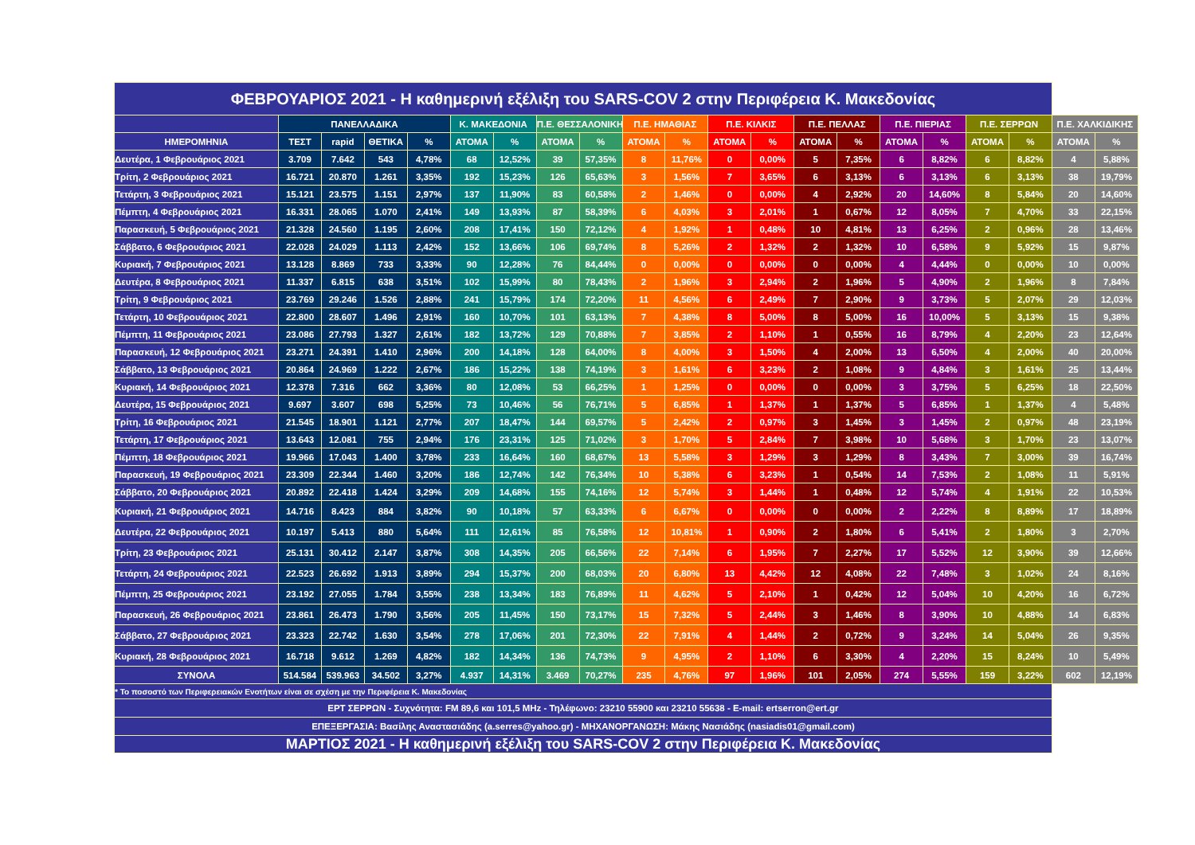| ΦΕΒΡΟΥΑΡΙΟΣ 2021 - Η καθημερινή εξέλιξη του SARS-COV 2 στην Περιφέρεια Κ. Μακεδονίας | | | | | | | | | | | | | | | | | | | | |
| | ΠΑΝΕΛΛΑΔΙΚΑ | | | | Κ. ΜΑΚΕΔΟΝΙΑ | | Π.Ε. ΘΕΣΣΑΛΟΝΙΚΗΣ | | Π.Ε. ΗΜΑΘΙΑΣ | | Π.Ε. ΚΙΛΚΙΣ | | Π.Ε. ΠΕΛΛΑΣ | | Π.Ε. ΠΙΕΡΙΑΣ | | Π.Ε. ΣΕΡΡΩΝ | | Π.Ε. ΧΑΛΚΙΔΙΚΗΣ | |
| ΗΜΕΡΟΜΗΝΙΑ | ΤΕΣΤ | rapid | ΘΕΤΙΚΑ | % | ΑΤΟΜΑ | % | ΑΤΟΜΑ | % | ΑΤΟΜΑ | % | ΑΤΟΜΑ | % | ΑΤΟΜΑ | % | ΑΤΟΜΑ | % | ΑΤΟΜΑ | % | ΑΤΟΜΑ | % |
| Δευτέρα, 1 Φεβρουάριος 2021 | 3.709 | 7.642 | 543 | 4,78% | 68 | 12,52% | 39 | 57,35% | 8 | 11,76% | 0 | 0,00% | 5 | 7,35% | 6 | 8,82% | 6 | 8,82% | 4 | 5,88% |
| Τρίτη, 2 Φεβρουάριος 2021 | 16.721 | 20.870 | 1.261 | 3,35% | 192 | 15,23% | 126 | 65,63% | 3 | 1,56% | 7 | 3,65% | 6 | 3,13% | 6 | 3,13% | 6 | 3,13% | 38 | 19,79% |
| Τετάρτη, 3 Φεβρουάριος 2021 | 15.121 | 23.575 | 1.151 | 2,97% | 137 | 11,90% | 83 | 60,58% | 2 | 1,46% | 0 | 0,00% | 4 | 2,92% | 20 | 14,60% | 8 | 5,84% | 20 | 14,60% |
| Πέμπτη, 4 Φεβρουάριος 2021 | 16.331 | 28.065 | 1.070 | 2,41% | 149 | 13,93% | 87 | 58,39% | 6 | 4,03% | 3 | 2,01% | 1 | 0,67% | 12 | 8,05% | 7 | 4,70% | 33 | 22,15% |
| Παρασκευή, 5 Φεβρουάριος 2021 | 21.328 | 24.560 | 1.195 | 2,60% | 208 | 17,41% | 150 | 72,12% | 4 | 1,92% | 1 | 0,48% | 10 | 4,81% | 13 | 6,25% | 2 | 0,96% | 28 | 13,46% |
| Σάββατο, 6 Φεβρουάριος 2021 | 22.028 | 24.029 | 1.113 | 2,42% | 152 | 13,66% | 106 | 69,74% | 8 | 5,26% | 2 | 1,32% | 2 | 1,32% | 10 | 6,58% | 9 | 5,92% | 15 | 9,87% |
| Κυριακή, 7 Φεβρουάριος 2021 | 13.128 | 8.869 | 733 | 3,33% | 90 | 12,28% | 76 | 84,44% | 0 | 0,00% | 0 | 0,00% | 0 | 0,00% | 4 | 4,44% | 0 | 0,00% | 10 | 0,00% |
| Δευτέρα, 8 Φεβρουάριος 2021 | 11.337 | 6.815 | 638 | 3,51% | 102 | 15,99% | 80 | 78,43% | 2 | 1,96% | 3 | 2,94% | 2 | 1,96% | 5 | 4,90% | 2 | 1,96% | 8 | 7,84% |
| Τρίτη, 9 Φεβρουάριος 2021 | 23.769 | 29.246 | 1.526 | 2,88% | 241 | 15,79% | 174 | 72,20% | 11 | 4,56% | 6 | 2,49% | 7 | 2,90% | 9 | 3,73% | 5 | 2,07% | 29 | 12,03% |
| Τετάρτη, 10 Φεβρουάριος 2021 | 22.800 | 28.607 | 1.496 | 2,91% | 160 | 10,70% | 101 | 63,13% | 7 | 4,38% | 8 | 5,00% | 8 | 5,00% | 16 | 10,00% | 5 | 3,13% | 15 | 9,38% |
| Πέμπτη, 11 Φεβρουάριος 2021 | 23.086 | 27.793 | 1.327 | 2,61% | 182 | 13,72% | 129 | 70,88% | 7 | 3,85% | 2 | 1,10% | 1 | 0,55% | 16 | 8,79% | 4 | 2,20% | 23 | 12,64% |
| Παρασκευή, 12 Φεβρουάριος 2021 | 23.271 | 24.391 | 1.410 | 2,96% | 200 | 14,18% | 128 | 64,00% | 8 | 4,00% | 3 | 1,50% | 4 | 2,00% | 13 | 6,50% | 4 | 2,00% | 40 | 20,00% |
| Σάββατο, 13 Φεβρουάριος 2021 | 20.864 | 24.969 | 1.222 | 2,67% | 186 | 15,22% | 138 | 74,19% | 3 | 1,61% | 6 | 3,23% | 2 | 1,08% | 9 | 4,84% | 3 | 1,61% | 25 | 13,44% |
| Κυριακή, 14 Φεβρουάριος 2021 | 12.378 | 7.316 | 662 | 3,36% | 80 | 12,08% | 53 | 66,25% | 1 | 1,25% | 0 | 0,00% | 0 | 0,00% | 3 | 3,75% | 5 | 6,25% | 18 | 22,50% |
| Δευτέρα, 15 Φεβρουάριος 2021 | 9.697 | 3.607 | 698 | 5,25% | 73 | 10,46% | 56 | 76,71% | 5 | 6,85% | 1 | 1,37% | 1 | 1,37% | 5 | 6,85% | 1 | 1,37% | 4 | 5,48% |
| Τρίτη, 16 Φεβρουάριος 2021 | 21.545 | 18.901 | 1.121 | 2,77% | 207 | 18,47% | 144 | 69,57% | 5 | 2,42% | 2 | 0,97% | 3 | 1,45% | 3 | 1,45% | 2 | 0,97% | 48 | 23,19% |
| Τετάρτη, 17 Φεβρουάριος 2021 | 13.643 | 12.081 | 755 | 2,94% | 176 | 23,31% | 125 | 71,02% | 3 | 1,70% | 5 | 2,84% | 7 | 3,98% | 10 | 5,68% | 3 | 1,70% | 23 | 13,07% |
| Πέμπτη, 18 Φεβρουάριος 2021 | 19.966 | 17.043 | 1.400 | 3,78% | 233 | 16,64% | 160 | 68,67% | 13 | 5,58% | 3 | 1,29% | 3 | 1,29% | 8 | 3,43% | 7 | 3,00% | 39 | 16,74% |
| Παρασκευή, 19 Φεβρουάριος 2021 | 23.309 | 22.344 | 1.460 | 3,20% | 186 | 12,74% | 142 | 76,34% | 10 | 5,38% | 6 | 3,23% | 1 | 0,54% | 14 | 7,53% | 2 | 1,08% | 11 | 5,91% |
| Σάββατο, 20 Φεβρουάριος 2021 | 20.892 | 22.418 | 1.424 | 3,29% | 209 | 14,68% | 155 | 74,16% | 12 | 5,74% | 3 | 1,44% | 1 | 0,48% | 12 | 5,74% | 4 | 1,91% | 22 | 10,53% |
| Κυριακή, 21 Φεβρουάριος 2021 | 14.716 | 8.423 | 884 | 3,82% | 90 | 10,18% | 57 | 63,33% | 6 | 6,67% | 0 | 0,00% | 0 | 0,00% | 2 | 2,22% | 8 | 8,89% | 17 | 18,89% |
| Δευτέρα, 22 Φεβρουάριος 2021 | 10.197 | 5.413 | 880 | 5,64% | 111 | 12,61% | 85 | 76,58% | 12 | 10,81% | 1 | 0,90% | 2 | 1,80% | 6 | 5,41% | 2 | 1,80% | 3 | 2,70% |
| Τρίτη, 23 Φεβρουάριος 2021 | 25.131 | 30.412 | 2.147 | 3,87% | 308 | 14,35% | 205 | 66,56% | 22 | 7,14% | 6 | 1,95% | 7 | 2,27% | 17 | 5,52% | 12 | 3,90% | 39 | 12,66% |
| Τετάρτη, 24 Φεβρουάριος 2021 | 22.523 | 26.692 | 1.913 | 3,89% | 294 | 15,37% | 200 | 68,03% | 20 | 6,80% | 13 | 4,42% | 12 | 4,08% | 22 | 7,48% | 3 | 1,02% | 24 | 8,16% |
| Πέμπτη, 25 Φεβρουάριος 2021 | 23.192 | 27.055 | 1.784 | 3,55% | 238 | 13,34% | 183 | 76,89% | 11 | 4,62% | 5 | 2,10% | 1 | 0,42% | 12 | 5,04% | 10 | 4,20% | 16 | 6,72% |
| Παρασκευή, 26 Φεβρουάριος 2021 | 23.861 | 26.473 | 1.790 | 3,56% | 205 | 11,45% | 150 | 73,17% | 15 | 7,32% | 5 | 2,44% | 3 | 1,46% | 8 | 3,90% | 10 | 4,88% | 14 | 6,83% |
| Σάββατο, 27 Φεβρουάριος 2021 | 23.323 | 22.742 | 1.630 | 3,54% | 278 | 17,06% | 201 | 72,30% | 22 | 7,91% | 4 | 1,44% | 2 | 0,72% | 9 | 3,24% | 14 | 5,04% | 26 | 9,35% |
| Κυριακή, 28 Φεβρουάριος 2021 | 16.718 | 9.612 | 1.269 | 4,82% | 182 | 14,34% | 136 | 74,73% | 9 | 4,95% | 2 | 1,10% | 6 | 3,30% | 4 | 2,20% | 15 | 8,24% | 10 | 5,49% |
| ΣΥΝΟΛΑ | 514.584 | 539.963 | 34.502 | 3,27% | 4.937 | 14,31% | 3.469 | 70,27% | 235 | 4,76% | 97 | 1,96% | 101 | 2,05% | 274 | 5,55% | 159 | 3,22% | 602 | 12,19% |
| * Το ποσοστό των Περιφερειακών Ενοτήτων είναι σε σχέση με την Περιφέρεια Κ. Μακεδονίας | | | | | | | | | | | | | | | | | | | | |
| ΕΡΤ ΣΕΡΡΩΝ - Συχνότητα: FM 89,6 και 101,5 MHz - Τηλέφωνο: 23210 55900 και 23210 55638 - E-mail: ertserron@ert.gr | | | | | | | | | | | | | | | | | | | | |
| ΕΠΕΞΕΡΓΑΣΙΑ: Βασίλης Αναστασιάδης (a.serres@yahoo.gr) - ΜΗΧΑΝΟΡΓΑΝΩΣΗ: Μάκης Νασιάδης (nasiadis01@gmail.com) | | | | | | | | | | | | | | | | | | | | |
| ΜΑΡΤΙΟΣ 2021 - Η καθημερινή εξέλιξη του SARS-COV 2 στην Περιφέρεια Κ. Μακεδονίας | | | | | | | | | | | | | | | | | | | | |